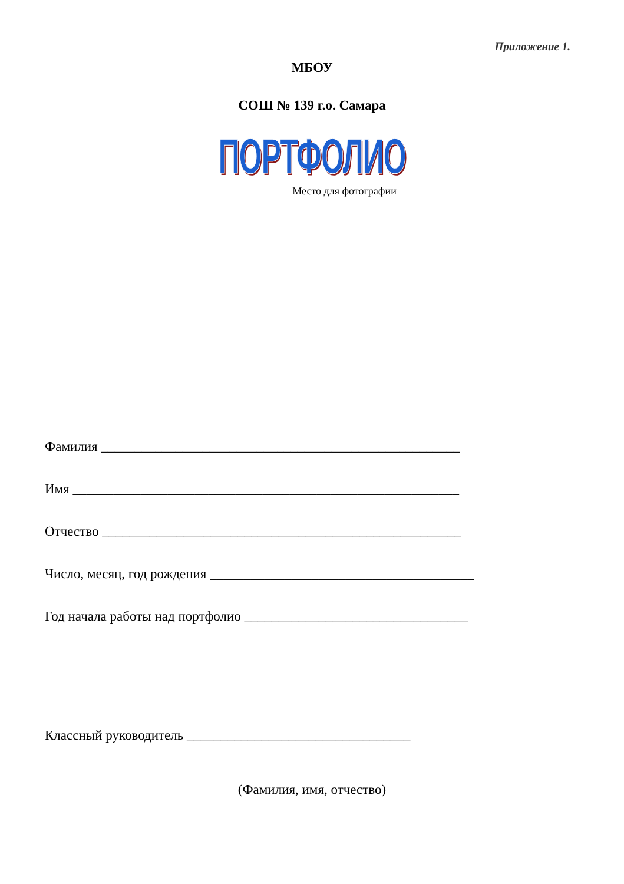Приложение 1.
МБОУ
СОШ № 139 г.о. Самара
ПОРТФОЛИО
Место для фотографии
Фамилия _____________________________________________________
Имя _________________________________________________________
Отчество _____________________________________________________
Число, месяц, год рождения _______________________________________
Год начала работы над портфолио _________________________________
Классный руководитель _________________________________
(Фамилия, имя, отчество)